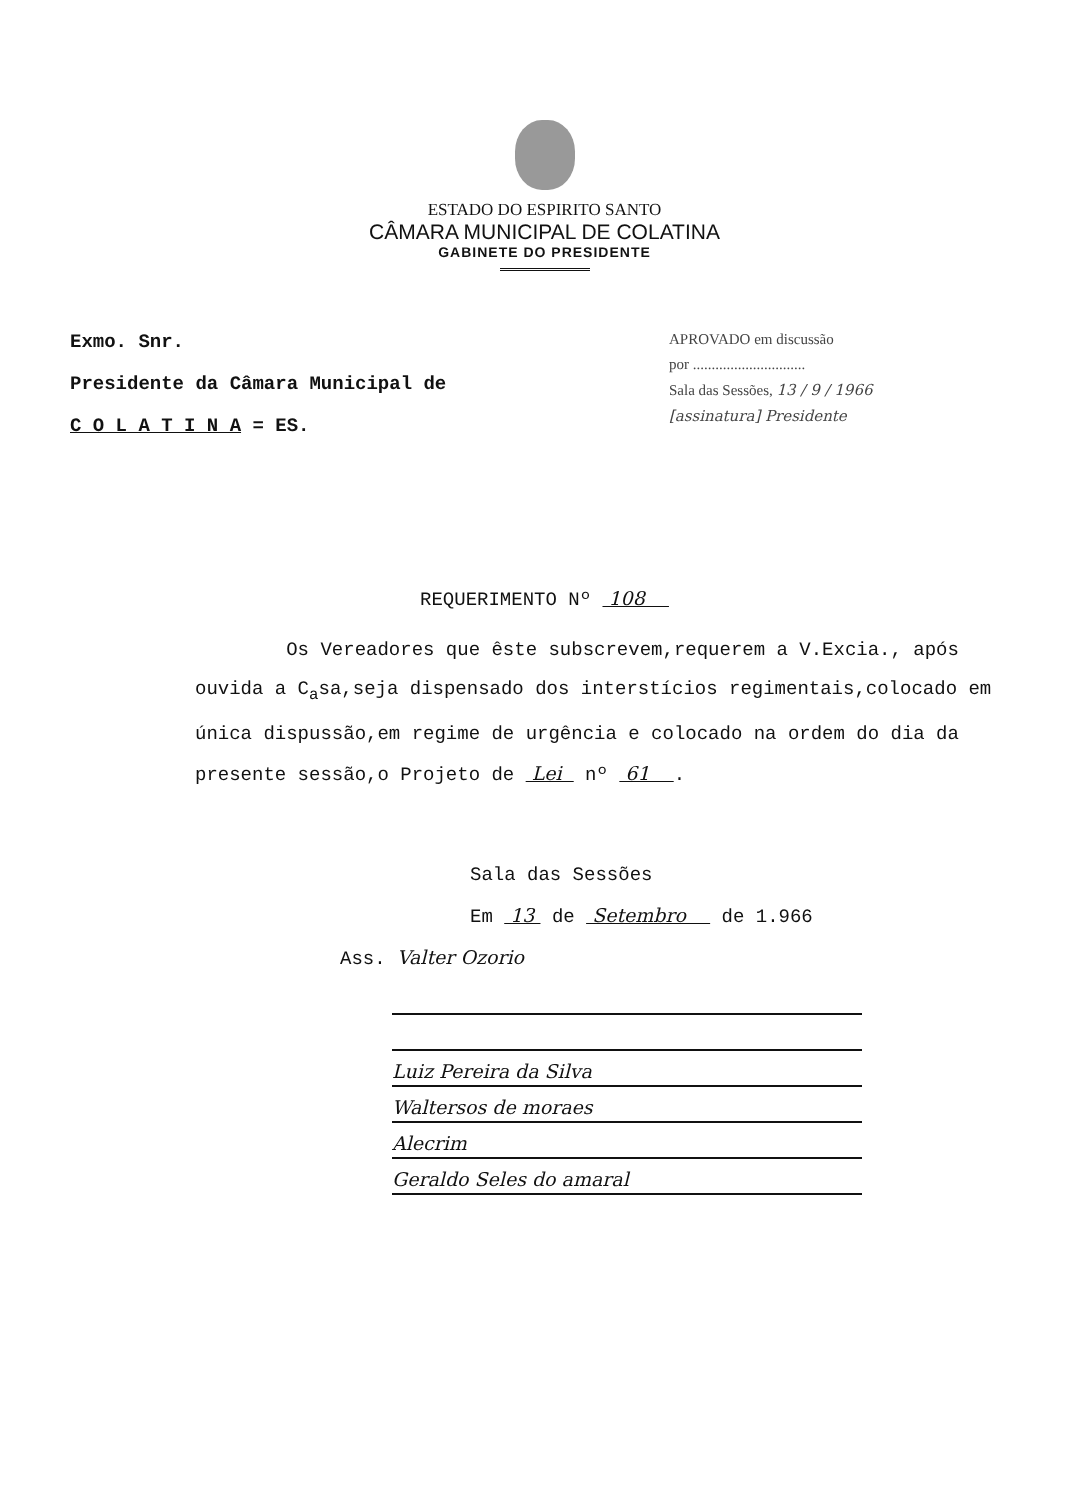ESTADO DO ESPIRITO SANTO
CÂMARA MUNICIPAL DE COLATINA
GABINETE DO PRESIDENTE
Exmo. Snr.
Presidente da Câmara Municipal de
C O L A T I N A = ES.
APROVADO em discussão
por ..............................
Sala das Sessões, 13 / 9 / 1966
[assinatura] Presidente
REQUERIMENTO Nº 108
Os Vereadores que êste subscrevem,requerem a V.Excia., após ouvida a C<sub>a</sub>sa,seja dispensado dos interstícios regimentais,colocado em única dispussão,em regime de urgência e colocado na ordem do dia da presente sessão,o Projeto de Lei nº 61 .
Sala das Sessões
Em 13 de Setembro de 1.966
Ass. Valter Ozorio
Luiz Pereira da Silva
Waltersos de moraes
Alecrim
Geraldo Seles do amaral